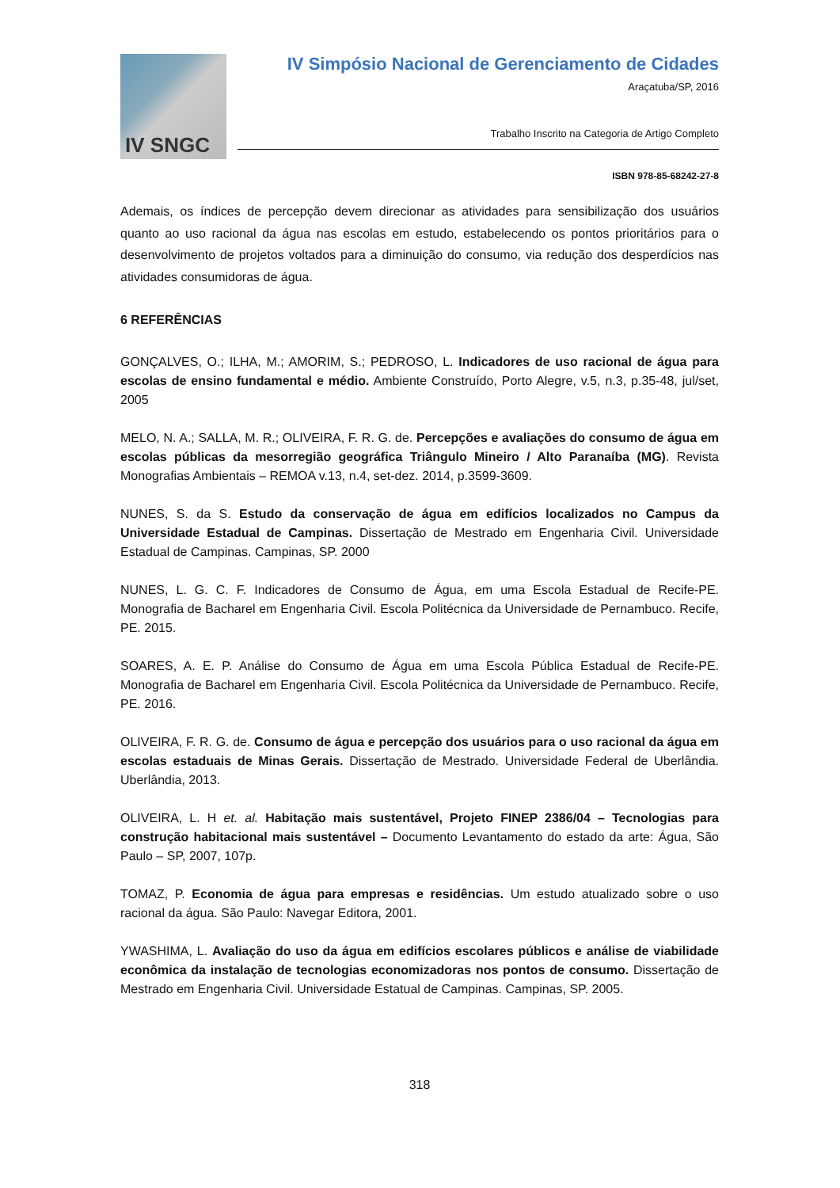IV SNGC
IV Simpósio Nacional de Gerenciamento de Cidades
Araçatuba/SP, 2016
Trabalho Inscrito na Categoria de Artigo Completo
ISBN 978-85-68242-27-8
Ademais, os índices de percepção devem direcionar as atividades para sensibilização dos usuários quanto ao uso racional da água nas escolas em estudo, estabelecendo os pontos prioritários para o desenvolvimento de projetos voltados para a diminuição do consumo, via redução dos desperdícios nas atividades consumidoras de água.
6 REFERÊNCIAS
GONÇALVES, O.; ILHA, M.; AMORIM, S.; PEDROSO, L. Indicadores de uso racional de água para escolas de ensino fundamental e médio. Ambiente Construído, Porto Alegre, v.5, n.3, p.35-48, jul/set, 2005
MELO, N. A.; SALLA, M. R.; OLIVEIRA, F. R. G. de. Percepções e avaliações do consumo de água em escolas públicas da mesorregião geográfica Triângulo Mineiro / Alto Paranaíba (MG). Revista Monografias Ambientais – REMOA v.13, n.4, set-dez. 2014, p.3599-3609.
NUNES, S. da S. Estudo da conservação de água em edifícios localizados no Campus da Universidade Estadual de Campinas. Dissertação de Mestrado em Engenharia Civil. Universidade Estadual de Campinas. Campinas, SP. 2000
NUNES, L. G. C. F. Indicadores de Consumo de Água, em uma Escola Estadual de Recife-PE. Monografia de Bacharel em Engenharia Civil. Escola Politécnica da Universidade de Pernambuco. Recife, PE. 2015.
SOARES, A. E. P. Análise do Consumo de Água em uma Escola Pública Estadual de Recife-PE. Monografia de Bacharel em Engenharia Civil. Escola Politécnica da Universidade de Pernambuco. Recife, PE. 2016.
OLIVEIRA, F. R. G. de. Consumo de água e percepção dos usuários para o uso racional da água em escolas estaduais de Minas Gerais. Dissertação de Mestrado. Universidade Federal de Uberlândia. Uberlândia, 2013.
OLIVEIRA, L. H et. al. Habitação mais sustentável, Projeto FINEP 2386/04 – Tecnologias para construção habitacional mais sustentável – Documento Levantamento do estado da arte: Água, São Paulo – SP, 2007, 107p.
TOMAZ, P. Economia de água para empresas e residências. Um estudo atualizado sobre o uso racional da água. São Paulo: Navegar Editora, 2001.
YWASHIMA, L. Avaliação do uso da água em edifícios escolares públicos e análise de viabilidade econômica da instalação de tecnologias economizadoras nos pontos de consumo. Dissertação de Mestrado em Engenharia Civil. Universidade Estatual de Campinas. Campinas, SP. 2005.
318